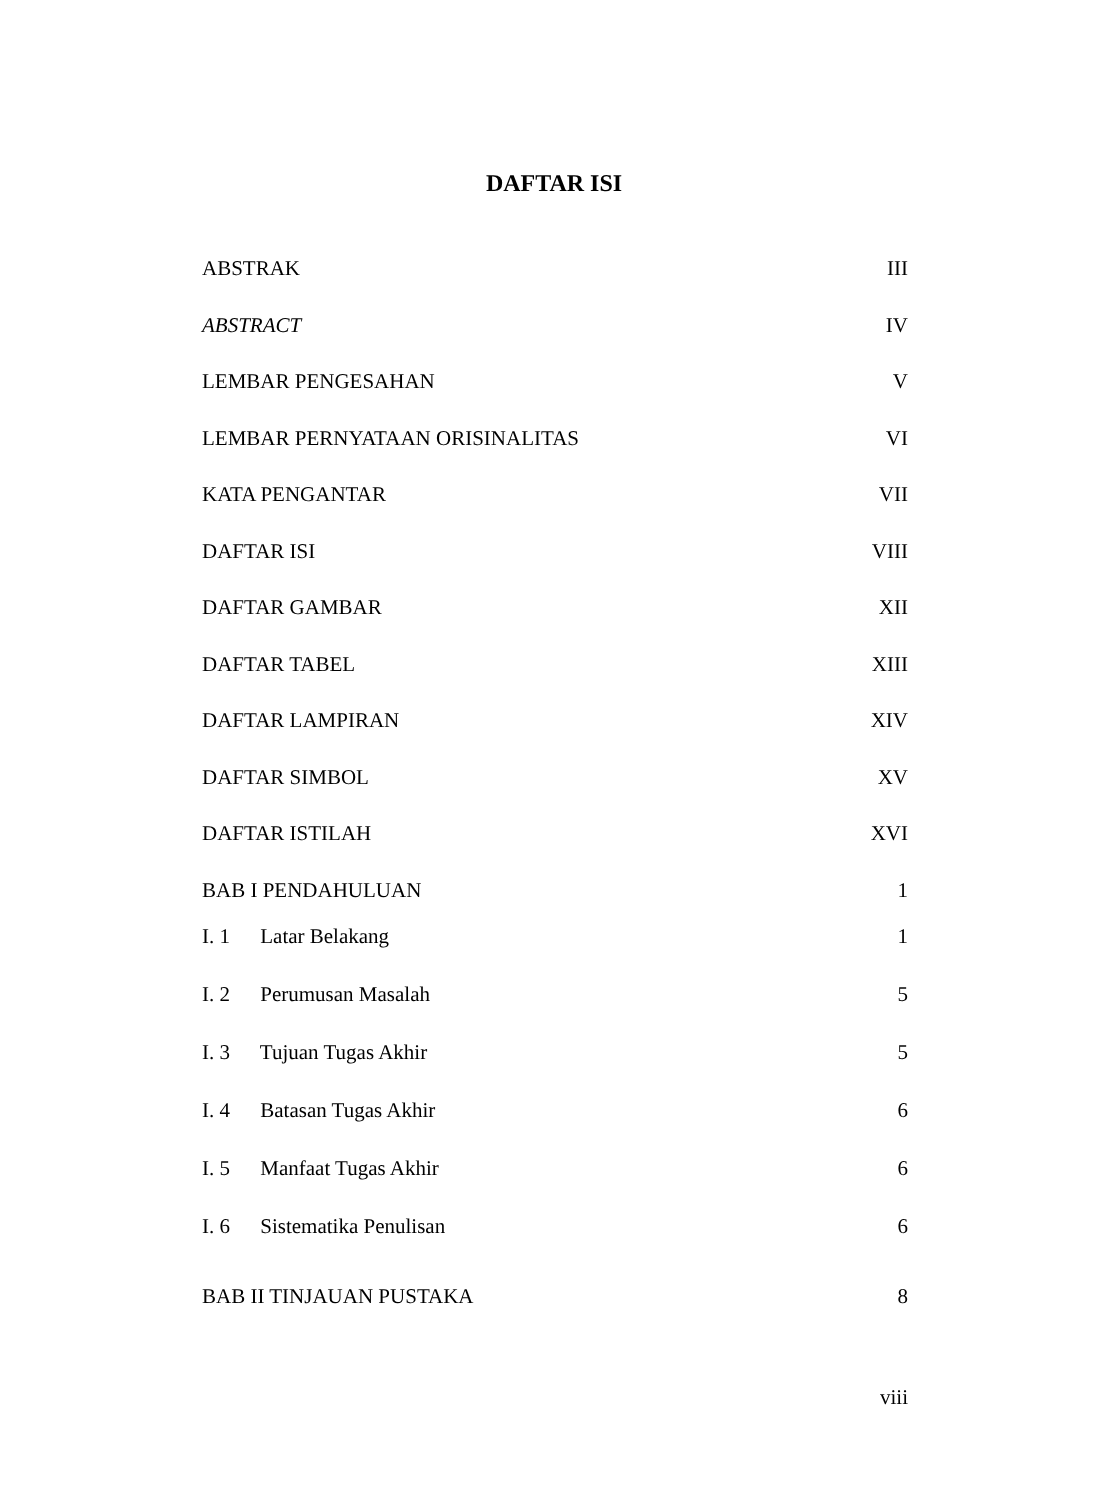DAFTAR ISI
ABSTRAK III
ABSTRACT IV
LEMBAR PENGESAHAN V
LEMBAR PERNYATAAN ORISINALITAS VI
KATA PENGANTAR VII
DAFTAR ISI VIII
DAFTAR GAMBAR XII
DAFTAR TABEL XIII
DAFTAR LAMPIRAN XIV
DAFTAR SIMBOL XV
DAFTAR ISTILAH XVI
BAB I PENDAHULUAN 1
I. 1 Latar Belakang 1
I. 2 Perumusan Masalah 5
I. 3 Tujuan Tugas Akhir 5
I. 4 Batasan Tugas Akhir 6
I. 5 Manfaat Tugas Akhir 6
I. 6 Sistematika Penulisan 6
BAB II TINJAUAN PUSTAKA 8
viii